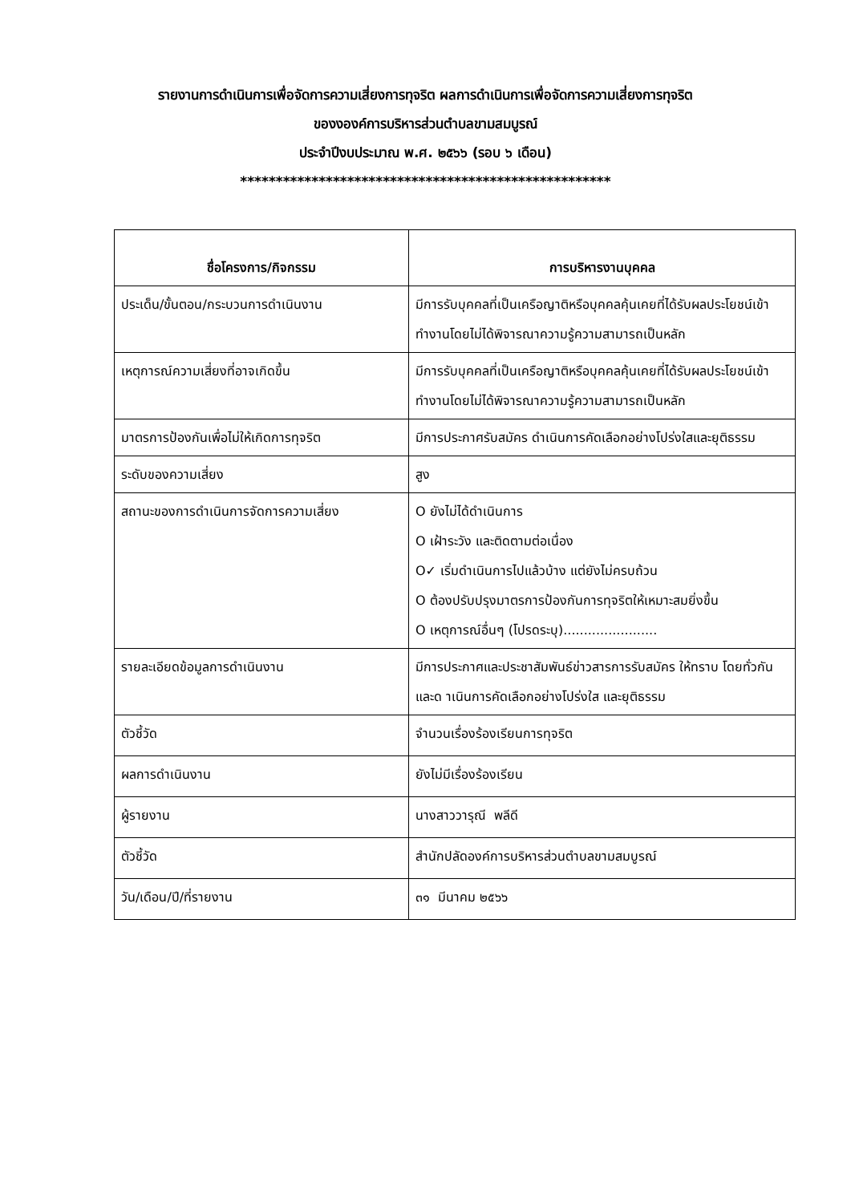รายงานการดำเนินการเพื่อจัดการความเสี่ยงการทุจริต ผลการดำเนินการเพื่อจัดการความเสี่ยงการทุจริต
ของงองค์การบริหารส่วนตำบลขามสมบูรณ์
ประจำปีงบประมาณ พ.ศ. ๒๕๖๖ (รอบ ๖ เดือน)
****************************************************
| ชื่อโครงการ/กิจกรรม | การบริหารงานบุคคล |
| --- | --- |
| ประเด็น/ขั้นตอน/กระบวนการดำเนินงาน | มีการรับบุคคลที่เป็นเครือญาติหรือบุคคลคุ้นเคยที่ได้รับผลประโยชน์เข้าทำงานโดยไม่ได้พิจารณาความรู้ความสามารถเป็นหลัก |
| เหตุการณ์ความเสี่ยงที่อาจเกิดขึ้น | มีการรับบุคคลที่เป็นเครือญาติหรือบุคคลคุ้นเคยที่ได้รับผลประโยชน์เข้าทำงานโดยไม่ได้พิจารณาความรู้ความสามารถเป็นหลัก |
| มาตรการป้องกันเพื่อไม่ให้เกิดการทุจริต | มีการประกาศรับสมัคร ดำเนินการคัดเลือกอย่างโปร่งใสและยุติธรรม |
| ระดับของความเสี่ยง | สูง |
| สถานะของการดำเนินการจัดการความเสี่ยง | O ยังไม่ได้ดำเนินการ O เฝ้าระวัง และติดตามต่อเนื่อง O✓ เริ่มดำเนินการไปแล้วบ้าง แต่ยังไม่ครบถ้วน O ต้องปรับปรุงมาตรการป้องกันการทุจริตให้เหมาะสมยิ่งขึ้น O เหตุการณ์อื่นๆ (โปรดระบุ)....................... |
| รายละเอียดข้อมูลการดำเนินงาน | มีการประกาศและประชาสัมพันธ์ข่าวสารการรับสมัคร ให้ทราบ โดยทั่วกัน และด าเนินการคัดเลือกอย่างโปร่งใส และยุติธรรม |
| ตัวชี้วัด | จำนวนเรื่องร้องเรียนการทุจริต |
| ผลการดำเนินงาน | ยังไม่มีเรื่องร้องเรียน |
| ผู้รายงาน | นางสาววารุณี พลีดี |
| ตัวชี้วัด | สำนักปลัดองค์การบริหารส่วนตำบลขามสมบูรณ์ |
| วัน/เดือน/ปี/ที่รายงาน | ๓๑ มีนาคม ๒๕๖๖ |